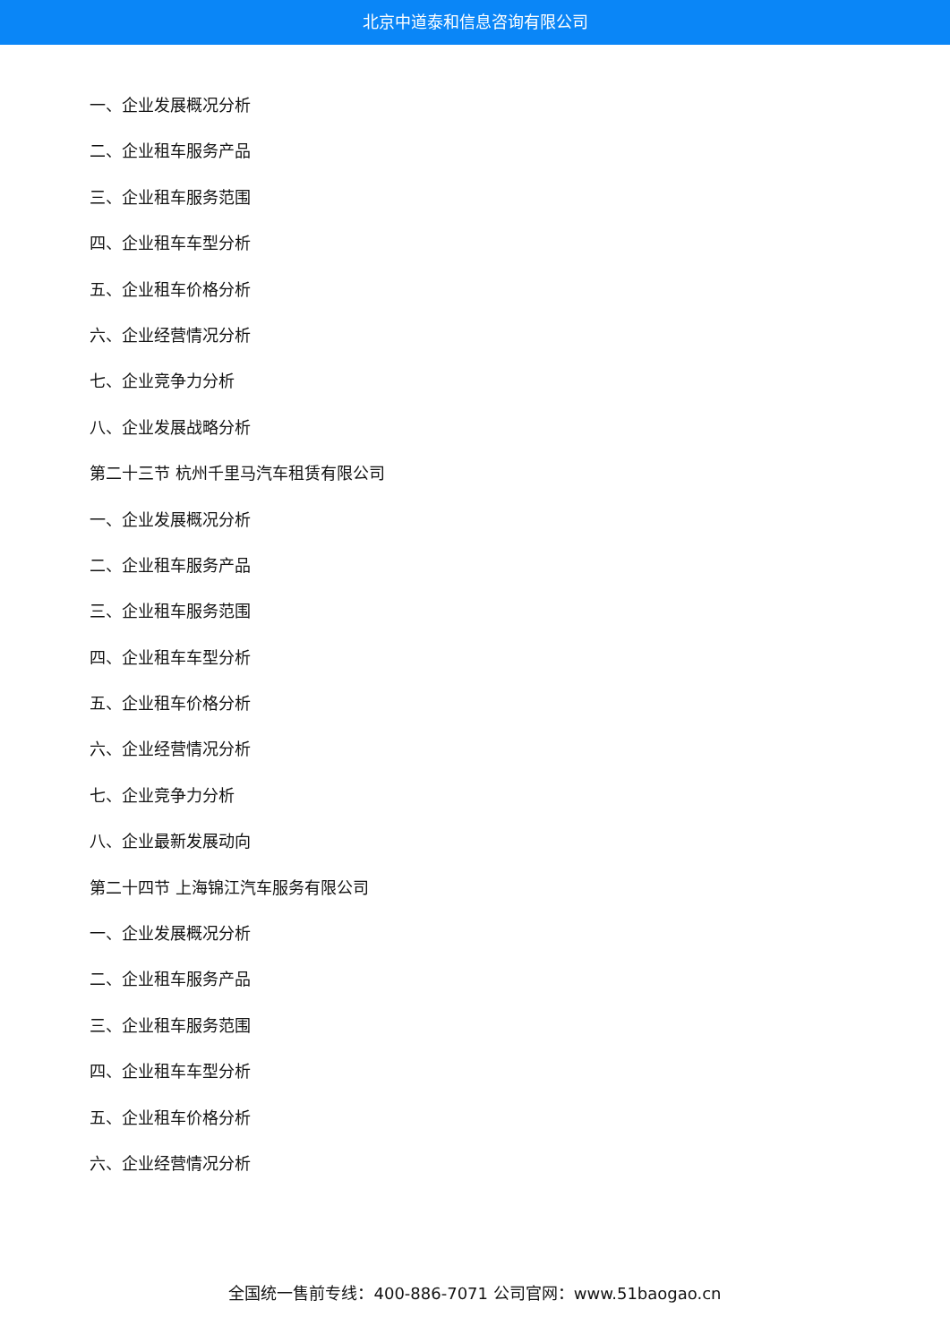北京中道泰和信息咨询有限公司
一、企业发展概况分析
二、企业租车服务产品
三、企业租车服务范围
四、企业租车车型分析
五、企业租车价格分析
六、企业经营情况分析
七、企业竞争力分析
八、企业发展战略分析
第二十三节 杭州千里马汽车租赁有限公司
一、企业发展概况分析
二、企业租车服务产品
三、企业租车服务范围
四、企业租车车型分析
五、企业租车价格分析
六、企业经营情况分析
七、企业竞争力分析
八、企业最新发展动向
第二十四节 上海锦江汽车服务有限公司
一、企业发展概况分析
二、企业租车服务产品
三、企业租车服务范围
四、企业租车车型分析
五、企业租车价格分析
六、企业经营情况分析
全国统一售前专线：400-886-7071 公司官网：www.51baogao.cn